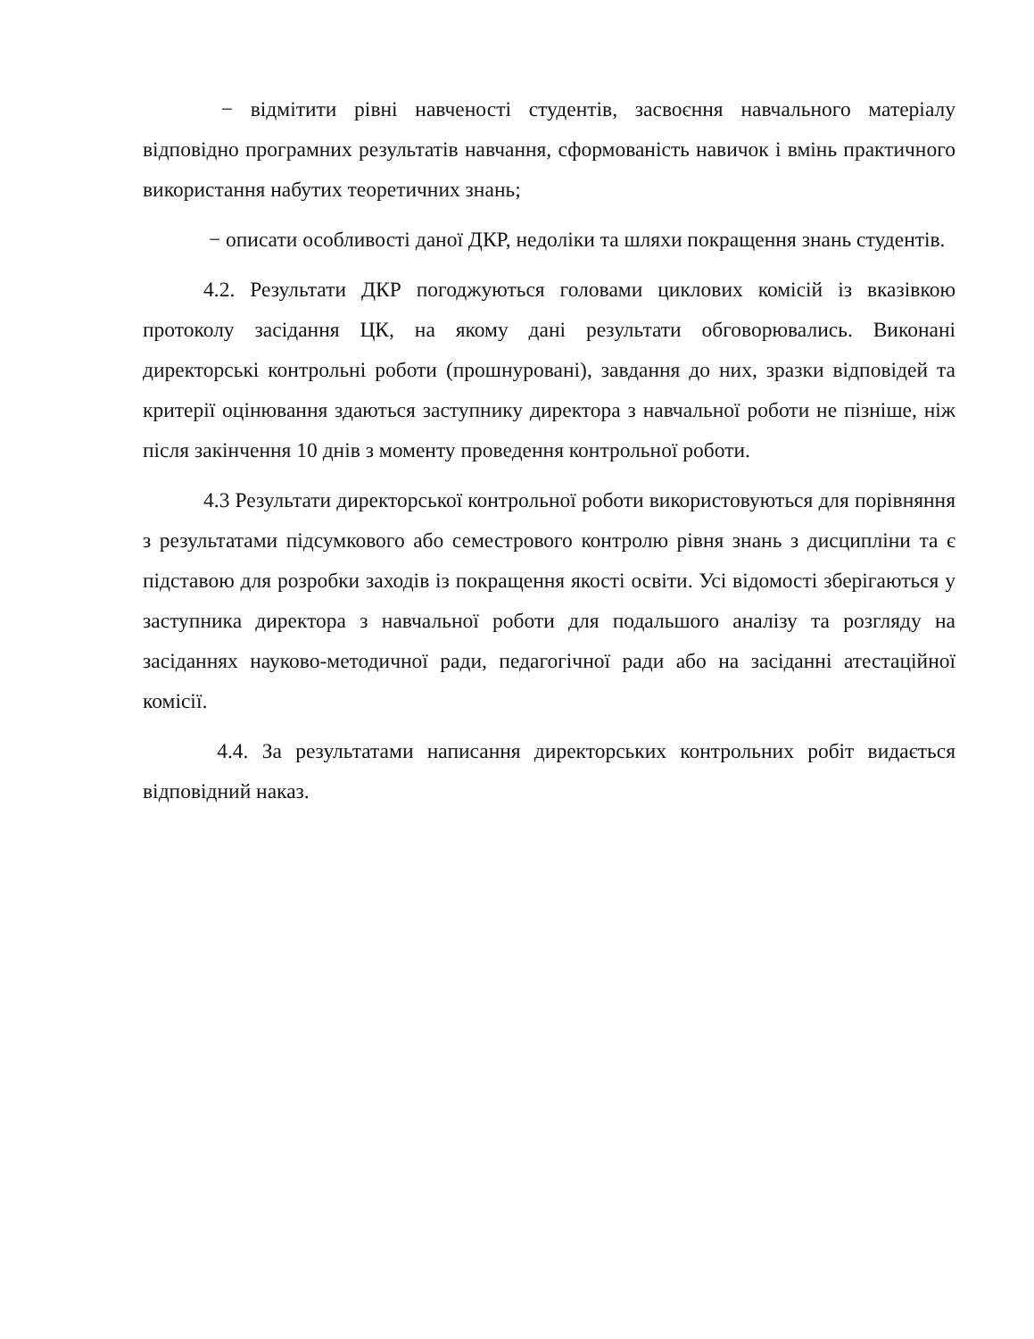− відмітити рівні навченості студентів, засвоєння навчального матеріалу відповідно програмних результатів навчання, сформованість навичок і вмінь практичного використання набутих теоретичних знань;
− описати особливості даної ДКР, недоліки та шляхи покращення знань студентів.
4.2. Результати ДКР погоджуються головами циклових комісій із вказівкою протоколу засідання ЦК, на якому дані результати обговорювались. Виконані директорські контрольні роботи (прошнуровані), завдання до них, зразки відповідей та критерії оцінювання здаються заступнику директора з навчальної роботи не пізніше, ніж після закінчення 10 днів з моменту проведення контрольної роботи.
4.3 Результати директорської контрольної роботи використовуються для порівняння з результатами підсумкового або семестрового контролю рівня знань з дисципліни та є підставою для розробки заходів із покращення якості освіти. Усі відомості зберігаються у заступника директора з навчальної роботи для подальшого аналізу та розгляду на засіданнях науково-методичної ради, педагогічної ради або на засіданні атестаційної комісії.
4.4. За результатами написання директорських контрольних робіт видається відповідний наказ.